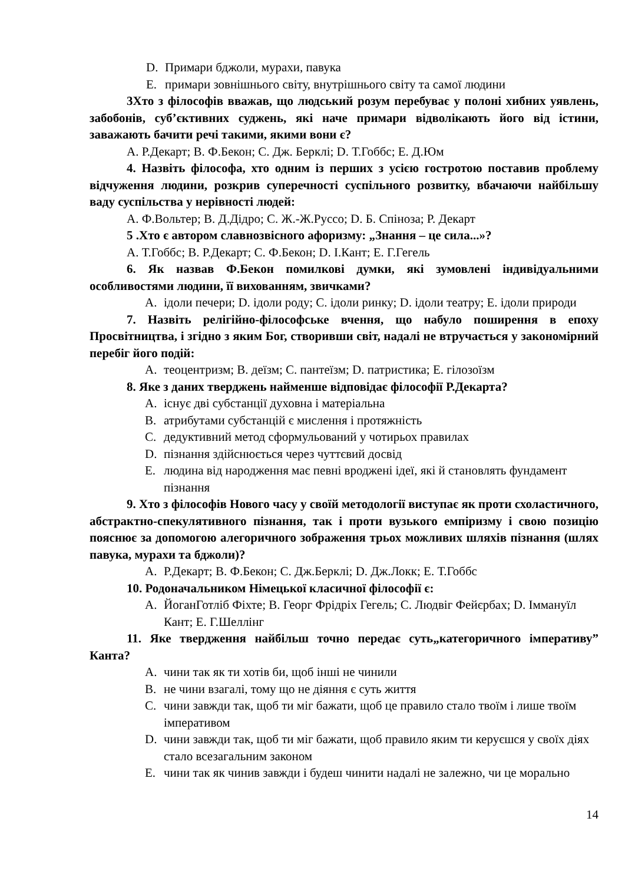D. Примари бджоли, мурахи, павука
E. примари зовнішнього світу, внутрішнього світу та самої людини
3Хто з філософів вважав, що людський розум перебуває у полоні хибних уявлень, забобонів, суб’єктивних суджень, які наче примари відволікають його від істини, заважають бачити речі такими, якими вони є?
A. Р.Декарт; B. Ф.Бекон; C. Дж. Берклі; D. Т.Гоббс; E. Д.Юм
4. Назвіть філософа, хто одним із перших з усією гостротою поставив проблему відчуження людини, розкрив суперечності суспільного розвитку, вбачаючи найбільшу ваду суспільства у нерівності людей:
A. Ф.Вольтер; B. Д.Дідро; C. Ж.-Ж.Руссо; D. Б. Спіноза; Р. Декарт
5 .Хто є автором славнозвісного афоризму: „Знання – це сила...»?
A. Т.Гоббс; B. Р.Декарт; C. Ф.Бекон; D. І.Кант; E. Г.Гегель
6. Як назвав Ф.Бекон помилкові думки, які зумовлені індивідуальними особливостями людини, її вихованням, звичками?
A. ідоли печери; D. ідоли роду; C. ідоли ринку; D. ідоли театру; E. ідоли природи
7. Назвіть релігійно-філософське вчення, що набуло поширення в епоху Просвітництва, і згідно з яким Бог, створивши світ, надалі не втручається у закономірний перебіг його подій:
A. теоцентризм; B. деїзм; C. пантеїзм; D. патристика; E. гілозоїзм
8. Яке з даних тверджень найменше відповідає філософії Р.Декарта?
A. існує дві субстанції духовна і матеріальна
B. атрибутами субстанцій є мислення і протяжність
C. дедуктивний метод сформульований у чотирьох правилах
D. пізнання здійснюється через чуттєвий досвід
E. людина від народження має певні вроджені ідеї, які й становлять фундамент пізнання
9. Хто з філософів Нового часу у своїй методології виступає як проти схоластичного, абстрактно-спекулятивного пізнання, так і проти вузького емпіризму і свою позицію пояснює за допомогою алегоричного зображення трьох можливих шляхів пізнання (шлях павука, мурахи та бджоли)?
A. Р.Декарт; B. Ф.Бекон; C. Дж.Берклі; D. Дж.Локк; E. Т.Гоббс
10. Родоначальником Німецької класичної філософії є:
A. ЙоганГотліб Фіхте; B. Георг Фрідріх Гегель; C. Людвіг Фейєрбах; D. Іммануїл Кант; E. Г.Шеллінг
11. Яке твердження найбільш точно передає суть„категоричного імперативу” Канта?
A. чини так як ти хотів би, щоб інші не чинили
B. не чини взагалі, тому що не діяння є суть життя
C. чини завжди так, щоб ти міг бажати, щоб це правило стало твоїм і лише твоїм імперативом
D. чини завжди так, щоб ти міг бажати, щоб правило яким ти керуєшся у своїх діях стало всезагальним законом
E. чини так як чинив завжди і будеш чинити надалі не залежно, чи це морально
14